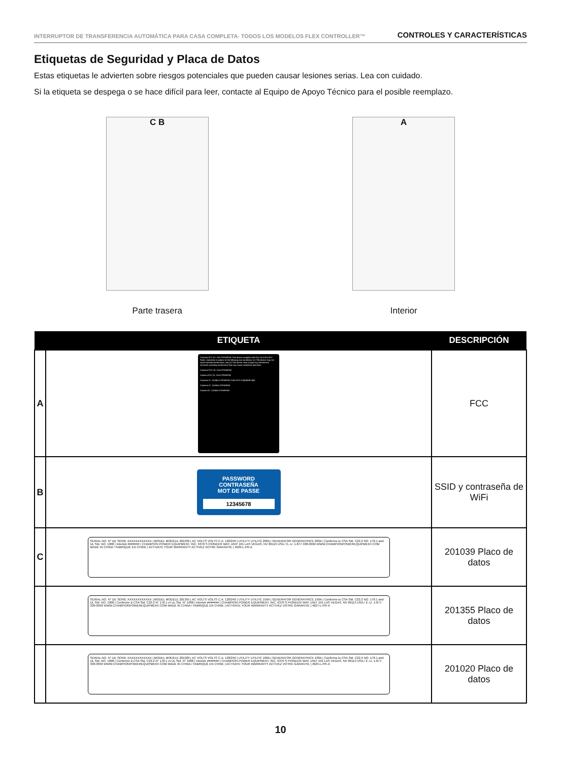INTERRUPTOR DE TRANSFERENCIA AUTOMÁTICA PARA CASA COMPLETA- TODOS LOS MODELOS FLEX CONTROLLER™ CONTROLES Y CARACTERÍSTICAS
Etiquetas de Seguridad y Placa de Datos
Estas etiquetas le advierten sobre riesgos potenciales que pueden causar lesiones serias. Lea con cuidado.
Si la etiqueta se despega o se hace difícil para leer, contacte al Equipo de Apoyo Técnico para el posible reemplazo.
C B
Parte trasera
A
Interior
| | ETIQUETA | DESCRIPCIÓN |
| --- | --- | --- |
| A | Contains FCC ID: YA3-CPEWIFI02 This device complies with Part 15 of the FCC Rules. Operation is subject to the following two conditions: (1) This device may not cause harmful interference, and (2) This device must accept any interference received, including interference that may cause undesired operation. Contiene FCC ID: YA3-CPEWIFI02 Contient FCC ID: YA3-CPEWIFI02 Contains IC: 10186A-CPEWIFI02 CAN ICES-3 (B)/NMB-3(B) Contiene IC: 10186A-CPEWIFI02 Contient IC: 10186A-CPEWIFI02 | FCC |
| B | PASSWORD CONTRASEÑA MOT DE PASSE 12345678 | SSID y contraseña de WiFi |
| C | SERIAL NO. N° DE SÉRIE XXXXXXXXXXXX / MODEL MODÈLE 201039 / AC VOLTS VOLTS C.A. 120/240 / UTILITY UTILITÉ 200A / GENERATOR GÉNÉRATRICE 200A / Conforms to CSA Std. C22.2 NO. 178.1 and UL Std. NO. 1008 / Intertek ####### / CHAMPION POWER EQUIPMENT, INC. 6370 S PIONEER WAY, UNIT 101 LAS VEGAS, NV 89113 USA / É.-U. 1-877-338-0999 WWW.CHAMPIONPOWEREQUIPMENT.COM MADE IN CHINA / FABRIQUÉ EN CHINE / ACTIVATE YOUR WARRANTY ACTIVEZ VOTRE GARANTIE / 4629-L-PR-A | 201039 Placo de datos |
| | SERIAL NO. N° DE SÉRIE XXXXXXXXXXXX / MODEL MODÈLE 201355 / AC VOLTS VOLTS C.A. 120/240 / UTILITY UTILITÉ 150A / GENERATOR GÉNÉRATRICE 150A / Conforms to CSA Std. C22.2 NO. 178.1 and UL Std. NO. 1008 / Conforme à CSA Std. C22.2 N° 178.1 et UL Std. N° 1008 / Intertek ####### / CHAMPION POWER EQUIPMENT, INC. 6370 S PIONEER WAY, UNIT 101 LAS VEGAS, NV 89113 USA / É.-U. 1-877-338-0999 WWW.CHAMPIONPOWEREQUIPMENT.COM MADE IN CHINA / FABRIQUÉ EN CHINE / ACTIVATE YOUR WARRANTY ACTIVEZ VOTRE GARANTIE / 4627-L-PR-A | 201355 Placo de datos |
| | SERIAL NO. N° DE SÉRIE XXXXXXXXXXXX / MODEL MODÈLE 201020 / AC VOLTS VOLTS C.A. 120/240 / UTILITY UTILITÉ 100A / GENERATOR GÉNÉRATRICE 100A / Conforms to CSA Std. C22.2 NO. 178.1 and UL Std. NO. 1008 / Conforme à CSA Std. C22.2 N° 178.1 et UL Std. N° 1008 / Intertek ####### / CHAMPION POWER EQUIPMENT, INC. 6370 S PIONEER WAY, UNIT 101 LAS VEGAS, NV 89113 USA / É.-U. 1-877-338-0999 WWW.CHAMPIONPOWEREQUIPMENT.COM MADE IN CHINA / FABRIQUÉ EN CHINE / ACTIVATE YOUR WARRANTY ACTIVEZ VOTRE GARANTIE / 4625-L-PR-A | 201020 Placo de datos |
10